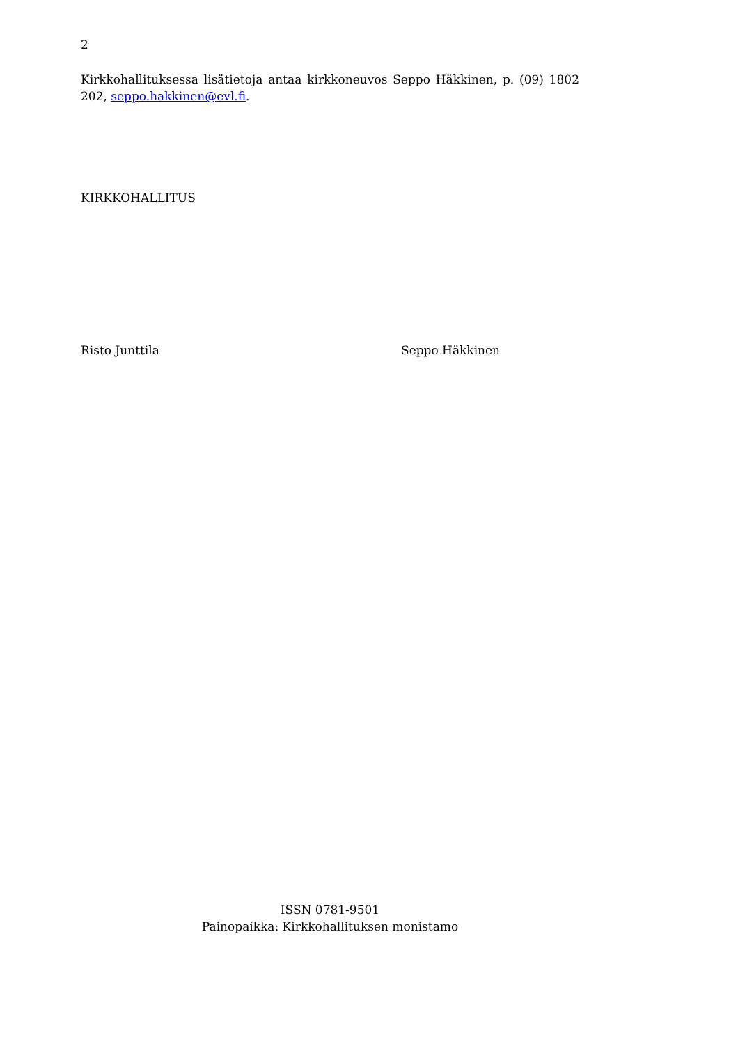2
Kirkkohallituksessa lisätietoja antaa kirkkoneuvos Seppo Häkkinen, p. (09) 1802 202, seppo.hakkinen@evl.fi.
KIRKKOHALLITUS
Risto Junttila Seppo Häkkinen
ISSN 0781-9501
Painopaikka: Kirkkohallituksen monistamo